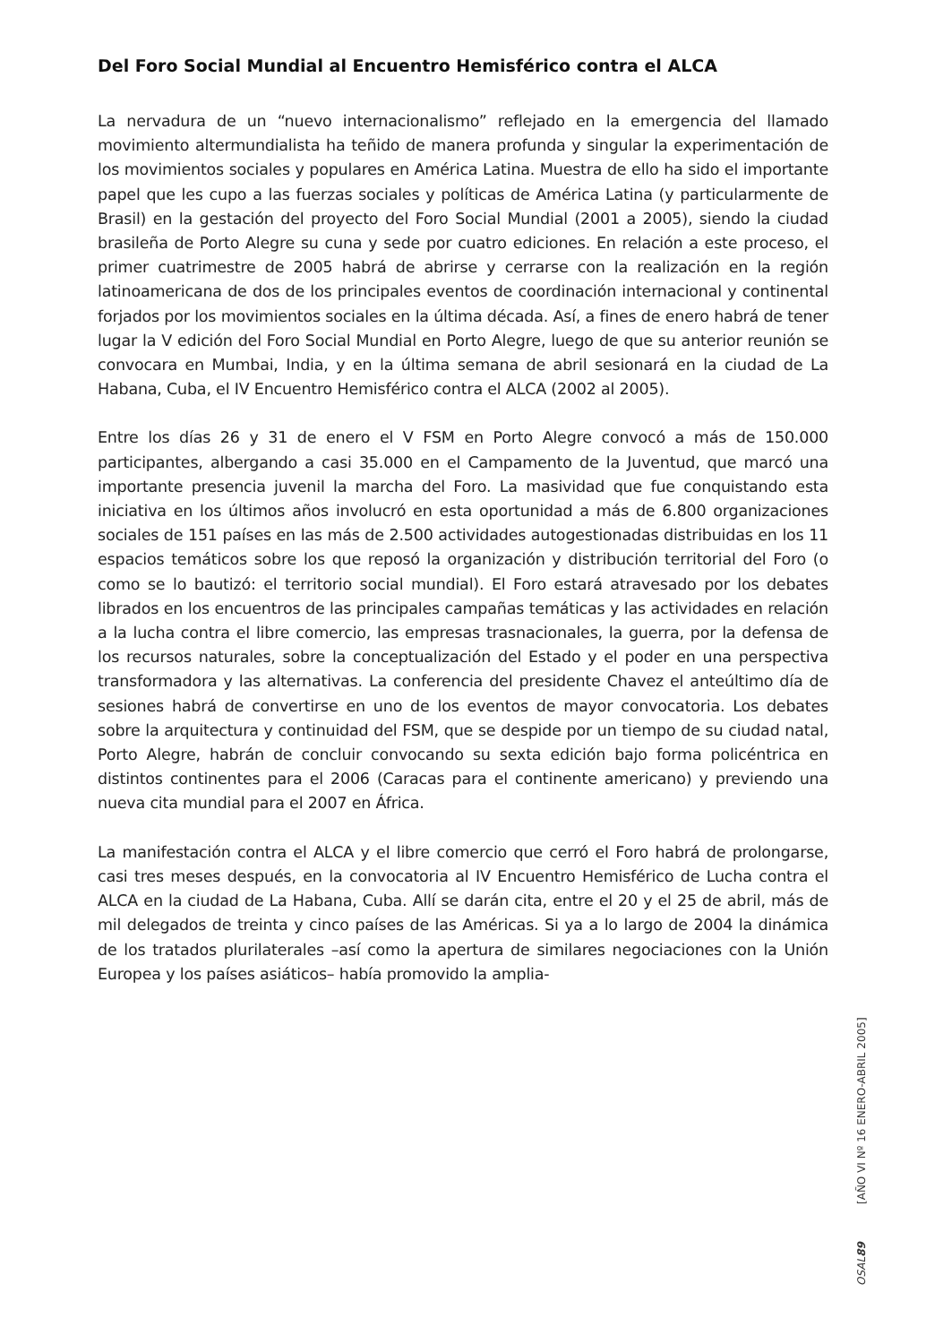Del Foro Social Mundial al Encuentro Hemisférico contra el ALCA
La nervadura de un “nuevo internacionalismo” reflejado en la emergencia del llamado movimiento altermundialista ha teñido de manera profunda y singular la experimentación de los movimientos sociales y populares en América Latina. Muestra de ello ha sido el importante papel que les cupo a las fuerzas sociales y políticas de América Latina (y particularmente de Brasil) en la gestación del proyecto del Foro Social Mundial (2001 a 2005), siendo la ciudad brasileña de Porto Alegre su cuna y sede por cuatro ediciones. En relación a este proceso, el primer cuatrimestre de 2005 habrá de abrirse y cerrarse con la realización en la región latinoamericana de dos de los principales eventos de coordinación internacional y continental forjados por los movimientos sociales en la última década. Así, a fines de enero habrá de tener lugar la V edición del Foro Social Mundial en Porto Alegre, luego de que su anterior reunión se convocara en Mumbai, India, y en la última semana de abril sesionará en la ciudad de La Habana, Cuba, el IV Encuentro Hemisférico contra el ALCA (2002 al 2005).
Entre los días 26 y 31 de enero el V FSM en Porto Alegre convocó a más de 150.000 participantes, albergando a casi 35.000 en el Campamento de la Juventud, que marcó una importante presencia juvenil la marcha del Foro. La masividad que fue conquistando esta iniciativa en los últimos años involucró en esta oportunidad a más de 6.800 organizaciones sociales de 151 países en las más de 2.500 actividades autogestionadas distribuidas en los 11 espacios temáticos sobre los que reposó la organización y distribución territorial del Foro (o como se lo bautizó: el territorio social mundial). El Foro estará atravesado por los debates librados en los encuentros de las principales campañas temáticas y las actividades en relación a la lucha contra el libre comercio, las empresas trasnacionales, la guerra, por la defensa de los recursos naturales, sobre la conceptualización del Estado y el poder en una perspectiva transformadora y las alternativas. La conferencia del presidente Chavez el anteúltimo día de sesiones habrá de convertirse en uno de los eventos de mayor convocatoria. Los debates sobre la arquitectura y continuidad del FSM, que se despide por un tiempo de su ciudad natal, Porto Alegre, habrán de concluir convocando su sexta edición bajo forma policéntrica en distintos continentes para el 2006 (Caracas para el continente americano) y previendo una nueva cita mundial para el 2007 en África.
La manifestación contra el ALCA y el libre comercio que cerró el Foro habrá de prolongarse, casi tres meses después, en la convocatoria al IV Encuentro Hemisférico de Lucha contra el ALCA en la ciudad de La Habana, Cuba. Allí se darán cita, entre el 20 y el 25 de abril, más de mil delegados de treinta y cinco países de las Américas. Si ya a lo largo de 2004 la dinámica de los tratados plurilaterales –así como la apertura de similares negociaciones con la Unión Europea y los países asiáticos– había promovido la amplia-
OSAL 89 [AÑO VI Nº 16 ENERO-ABRIL 2005]